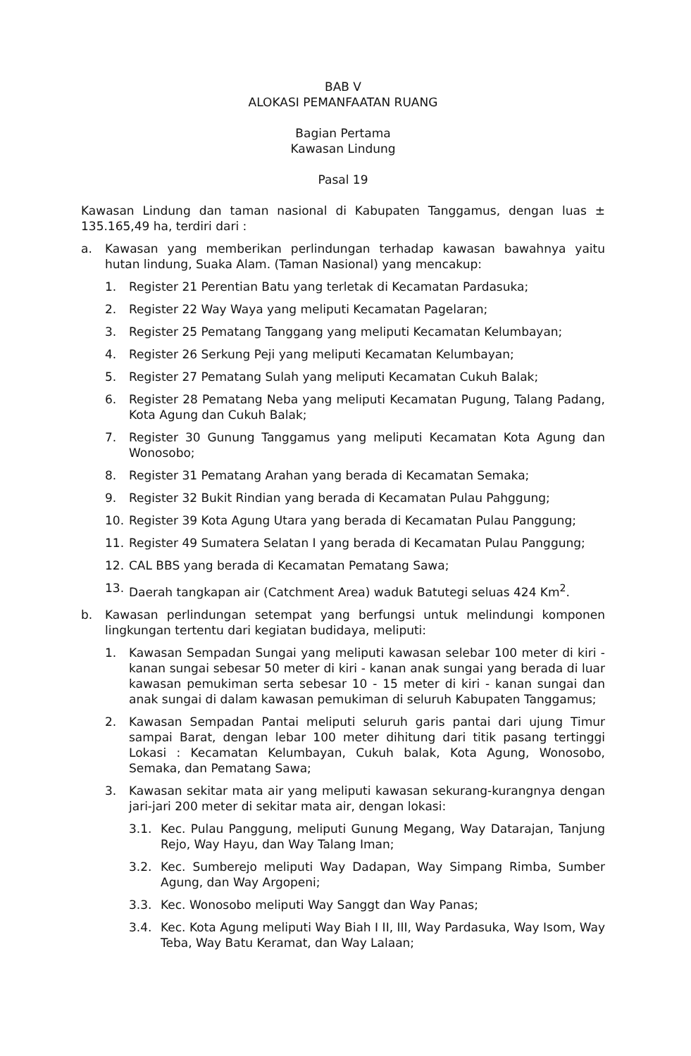BAB V
ALOKASI PEMANFAATAN RUANG
Bagian Pertama
Kawasan Lindung
Pasal 19
Kawasan Lindung dan taman nasional di Kabupaten Tanggamus, dengan luas ± 135.165,49 ha, terdiri dari :
a. Kawasan yang memberikan perlindungan terhadap kawasan bawahnya yaitu hutan lindung, Suaka Alam. (Taman Nasional) yang mencakup:
1. Register 21 Perentian Batu yang terletak di Kecamatan Pardasuka;
2. Register 22 Way Waya yang meliputi Kecamatan Pagelaran;
3. Register 25 Pematang Tanggang yang meliputi Kecamatan Kelumbayan;
4. Register 26 Serkung Peji yang meliputi Kecamatan Kelumbayan;
5. Register 27 Pematang Sulah yang meliputi Kecamatan Cukuh Balak;
6. Register 28 Pematang Neba yang meliputi Kecamatan Pugung, Talang Padang, Kota Agung dan Cukuh Balak;
7. Register 30 Gunung Tanggamus yang meliputi Kecamatan Kota Agung dan Wonosobo;
8. Register 31 Pematang Arahan yang berada di Kecamatan Semaka;
9. Register 32 Bukit Rindian yang berada di Kecamatan Pulau Pahggung;
10. Register 39 Kota Agung Utara yang berada di Kecamatan Pulau Panggung;
11. Register 49 Sumatera Selatan I yang berada di Kecamatan Pulau Panggung;
12. CAL BBS yang berada di Kecamatan Pematang Sawa;
13. Daerah tangkapan air (Catchment Area) waduk Batutegi seluas 424 Km<sup>2</sup>.
b. Kawasan perlindungan setempat yang berfungsi untuk melindungi komponen lingkungan tertentu dari kegiatan budidaya, meliputi:
1. Kawasan Sempadan Sungai yang meliputi kawasan selebar 100 meter di kiri - kanan sungai sebesar 50 meter di kiri - kanan anak sungai yang berada di luar kawasan pemukiman serta sebesar 10 - 15 meter di kiri - kanan sungai dan anak sungai di dalam kawasan pemukiman di seluruh Kabupaten Tanggamus;
2. Kawasan Sempadan Pantai meliputi seluruh garis pantai dari ujung Timur sampai Barat, dengan lebar 100 meter dihitung dari titik pasang tertinggi Lokasi : Kecamatan Kelumbayan, Cukuh balak, Kota Agung, Wonosobo, Semaka, dan Pematang Sawa;
3. Kawasan sekitar mata air yang meliputi kawasan sekurang-kurangnya dengan jari-jari 200 meter di sekitar mata air, dengan lokasi:
3.1. Kec. Pulau Panggung, meliputi Gunung Megang, Way Datarajan, Tanjung Rejo, Way Hayu, dan Way Talang Iman;
3.2. Kec. Sumberejo meliputi Way Dadapan, Way Simpang Rimba, Sumber Agung, dan Way Argopeni;
3.3. Kec. Wonosobo meliputi Way Sanggt dan Way Panas;
3.4. Kec. Kota Agung meliputi Way Biah I II, III, Way Pardasuka, Way Isom, Way Teba, Way Batu Keramat, dan Way Lalaan;